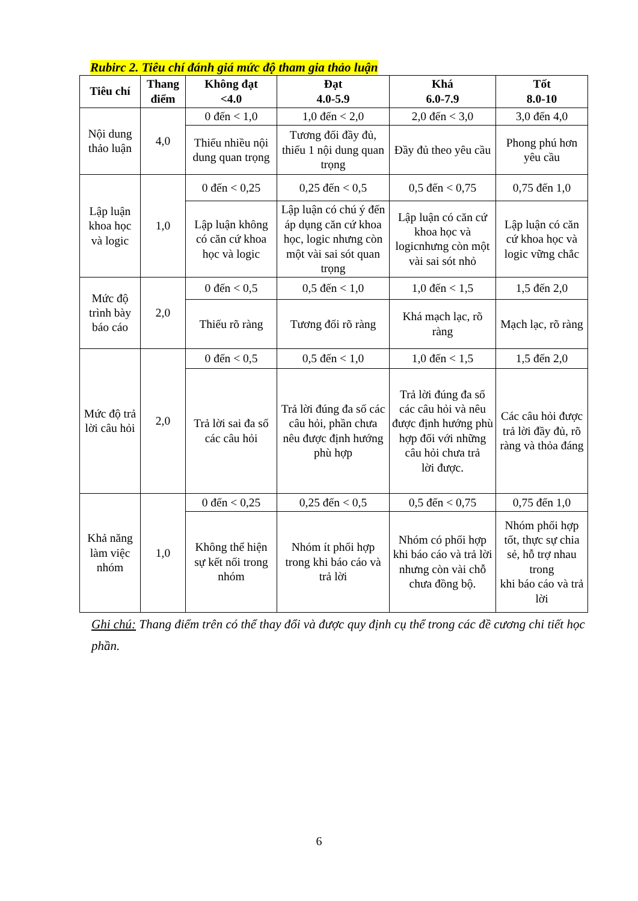Rubirc 2. Tiêu chí đánh giá mức độ tham gia thảo luận
| Tiêu chí | Thang điểm | Không đạt <4.0 | Đạt 4.0-5.9 | Khá 6.0-7.9 | Tốt 8.0-10 |
| --- | --- | --- | --- | --- | --- |
| Nội dung thảo luận | 4,0 | 0 đến < 1,0 | 1,0 đến < 2,0 | 2,0 đến < 3,0 | 3,0 đến 4,0 |
| | | Thiếu nhiều nội dung quan trọng | Tương đối đầy đủ, thiếu 1 nội dung quan trọng | Đầy đủ theo yêu cầu | Phong phú hơn yêu cầu |
| Lập luận khoa học và logic | 1,0 | 0 đến < 0,25 | 0,25 đến < 0,5 | 0,5 đến < 0,75 | 0,75 đến 1,0 |
| | | Lập luận không có căn cứ khoa học và logic | Lập luận có chú ý đến áp dụng căn cứ khoa học, logic nhưng còn một vài sai sót quan trọng | Lập luận có căn cứ khoa học và logicnhưng còn một vài sai sót nhỏ | Lập luận có căn cứ khoa học và logic vững chắc |
| Mức độ trình bày báo cáo | 2,0 | 0 đến < 0,5 | 0,5 đến < 1,0 | 1,0 đến < 1,5 | 1,5 đến 2,0 |
| | | Thiếu rõ ràng | Tương đối rõ ràng | Khá mạch lạc, rõ ràng | Mạch lạc, rõ ràng |
| Mức độ trả lời câu hỏi | 2,0 | 0 đến < 0,5 | 0,5 đến < 1,0 | 1,0 đến < 1,5 | 1,5 đến 2,0 |
| | | Trả lời sai đa số các câu hỏi | Trả lời đúng đa số các câu hỏi, phần chưa nêu được định hướng phù hợp | Trả lời đúng đa số các câu hỏi và nêu được định hướng phù hợp đối với những câu hỏi chưa trả lời được. | Các câu hỏi được trả lời đầy đủ, rõ ràng và thỏa đáng |
| Khả năng làm việc nhóm | 1,0 | 0 đến < 0,25 | 0,25 đến < 0,5 | 0,5 đến < 0,75 | 0,75 đến 1,0 |
| | | Không thể hiện sự kết nối trong nhóm | Nhóm ít phối hợp trong khi báo cáo và trả lời | Nhóm có phối hợp khi báo cáo và trả lời nhưng còn vài chỗ chưa đồng bộ. | Nhóm phối hợp tốt, thực sự chia sẻ, hỗ trợ nhau trong khi báo cáo và trả lời |
Ghi chú: Thang điểm trên có thể thay đổi và được quy định cụ thể trong các đề cương chi tiết học phần.
6